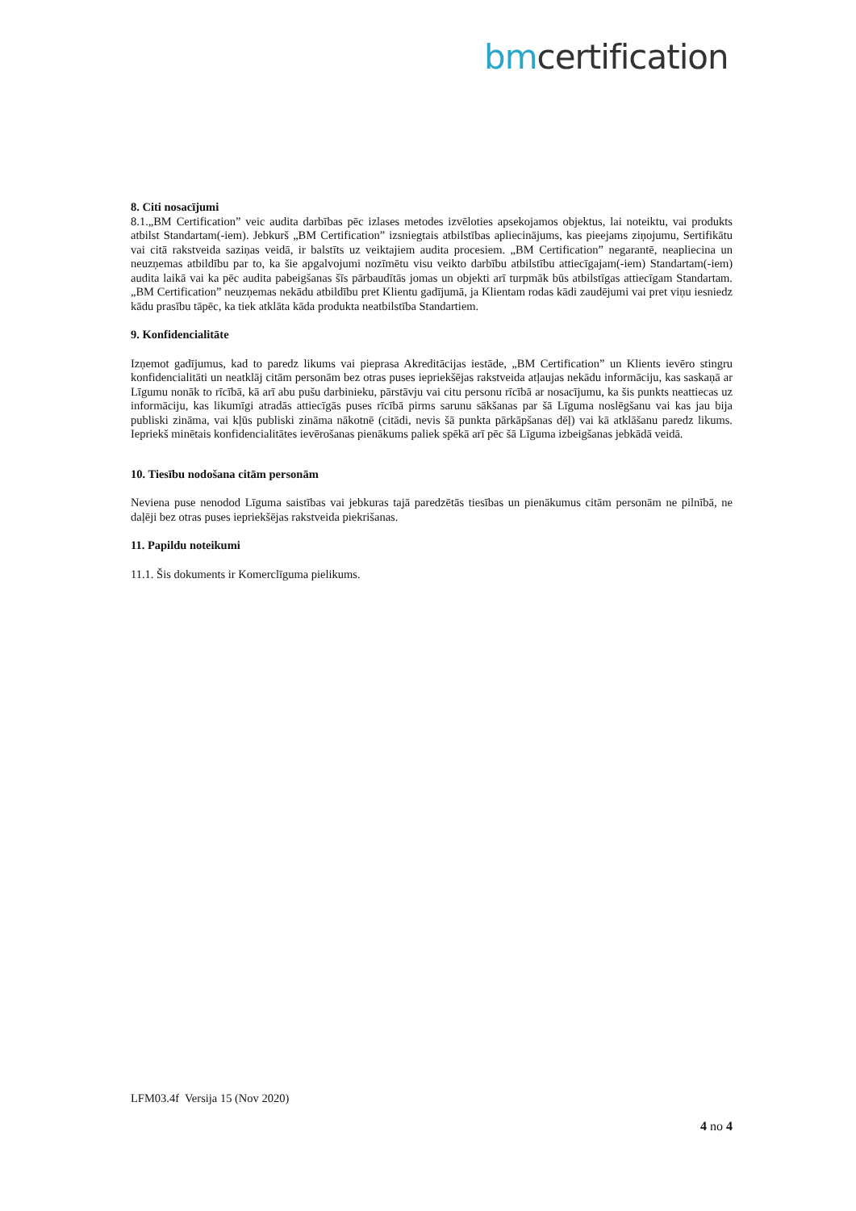bmcertification
8. Citi nosacījumi
8.1.„BM Certification” veic audita darbības pēc izlases metodes izvēloties apsekojamos objektus, lai noteiktu, vai produkts atbilst Standartam(-iem). Jebkurš „BM Certification” izsniegtais atbilstības apliecinājums, kas pieejams ziņojumu, Sertifikātu vai citā rakstveida saziņas veidā, ir balstīts uz veiktajiem audita procesiem. „BM Certification” negarantē, neapliecina un neuzņemas atbildību par to, ka šie apgalvojumi nozīmētu visu veikto darbību atbilstību attiecīgajam(-iem) Standartam(-iem) audita laikā vai ka pēc audita pabeigšanas šīs pārbaudītās jomas un objekti arī turpmāk būs atbilstīgas attiecīgam Standartam. „BM Certification” neuzņemas nekādu atbildību pret Klientu gadījumā, ja Klientam rodas kādi zaudējumi vai pret viņu iesniedz kādu prasību tāpēc, ka tiek atklāta kāda produkta neatbilstība Standartiem.
9. Konfidencialitāte
Izņemot gadījumus, kad to paredz likums vai pieprasa Akreditācijas iestāde, „BM Certification” un Klients ievēro stingru konfidencialitāti un neatklāj citām personām bez otras puses iepriekšējas rakstveida atļaujas nekādu informāciju, kas saskaņā ar Līgumu nonāk to rīcībā, kā arī abu pušu darbinieku, pārstāvju vai citu personu rīcībā ar nosacījumu, ka šis punkts neattiecas uz informāciju, kas likumīgi atradās attiecīgās puses rīcībā pirms sarunu sākšanas par šā Līguma noslēgšanu vai kas jau bija publiski zināma, vai kļūs publiski zināma nākotnē (citādi, nevis šā punkta pārkāpšanas dēļ) vai kā atklāšanu paredz likums. Iepriekš minētais konfidencialitātes ievērošanas pienākums paliek spēkā arī pēc šā Līguma izbeigšanas jebkādā veidā.
10. Tiesību nodošana citām personām
Neviena puse nenodod Līguma saistības vai jebkuras tajā paredzētās tiesības un pienākumus citām personām ne pilnībā, ne daļēji bez otras puses iepriekšējas rakstveida piekrišanas.
11. Papildu noteikumi
11.1. Šis dokuments ir Komerclīguma pielikums.
LFM03.4f Versija 15 (Nov 2020)
4 no 4